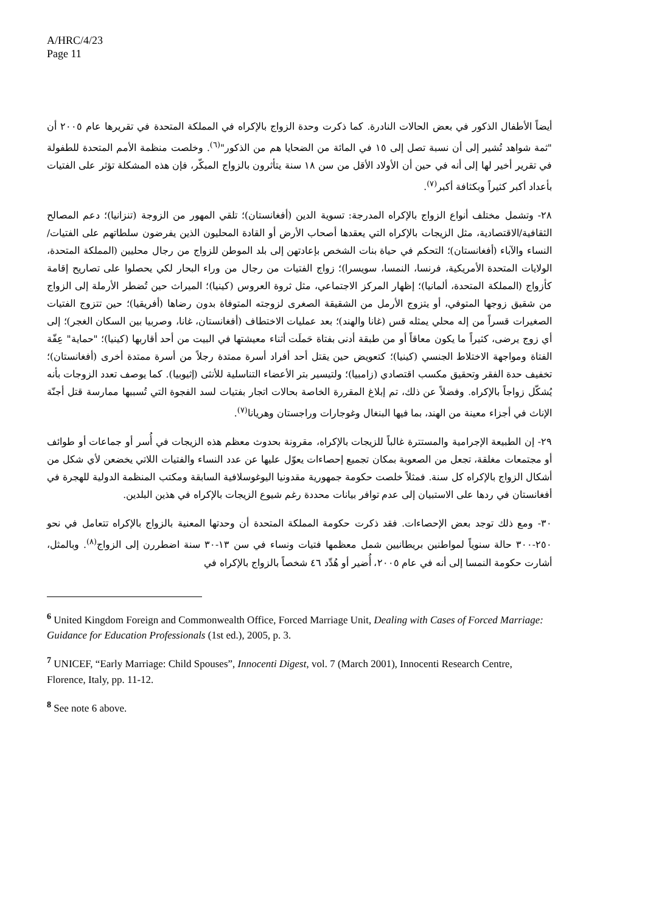A/HRC/4/23
Page 11
أيضاً الأطفال الذكور في بعض الحالات النادرة. كما ذكرت وحدة الزواج بالإكراه في المملكة المتحدة في تقريرها عام ٢٠٠٥ أن "ثمة شواهد تُشير إلى أن نسبة تصل إلى ١٥ في المائة من الضحايا هم من الذكور"<sup>(٦)</sup>. وخلصت منظمة الأمم المتحدة للطفولة في تقرير أخير لها إلى أنه في حين أن الأولاد الأقل من سن ١٨ سنة يتأثرون بالزواج المبكّر، فإن هذه المشكلة تؤثر على الفتيات بأعداد أكبر كثيراً وبكثافة أكبر<sup>(٧)</sup>.
٢٨- وتشمل مختلف أنواع الزواج بالإكراه المدرجة: تسوية الدين (أفغانستان)؛ تلقي المهور من الزوجة (تنزانيا)؛ دعم المصالح الثقافية/الاقتصادية، مثل الزيجات بالإكراه التي يعقدها أصحاب الأرض أو القادة المحليون الذين يفرضون سلطاتهم على الفتيات/النساء والآباء (أفغانستان)؛ التحكم في حياة بنات الشخص بإعادتهن إلى بلد الموطن للزواج من رجال محليين (المملكة المتحدة، الولايات المتحدة الأمريكية، فرنسا، النمسا، سويسرا)؛ زواج الفتيات من رجال من وراء البحار لكي يحصلوا على تصاريح إقامة كأزواج (المملكة المتحدة، ألمانيا)؛ إظهار المركز الاجتماعي، مثل ثروة العروس (كينيا)؛ الميراث حين تُضطر الأرملة إلى الزواج من شقيق زوجها المتوفي، أو يتزوج الأرمل من الشقيقة الصغرى لزوجته المتوفاة بدون رضاها (أفريقيا)؛ حين تتزوج الفتيات الصغيرات قسراً من إله محلي يمثله قس (غانا والهند)؛ بعد عمليات الاختطاف (أفغانستان، غانا، وصربيا بين السكان الغجر)؛ إلى أي زوج يرضى، كثيراً ما يكون معاقاً أو من طبقة أدنى بفتاة حَملَت أثناء معيشتها في البيت من أحد أقاربها (كينيا)؛ "حماية" عِفّة الفتاة ومواجهة الاختلاط الجنسي (كينيا)؛ كتعويض حين يقتل أحد أفراد أسرة ممتدة رجلاً من أسرة ممتدة أخرى (أفغانستان)؛ تخفيف حدة الفقر وتحقيق مكسب اقتصادي (زامبيا)؛ ولتيسير بتر الأعضاء التناسلية للأنثى (إثيوبيا). كما يوصف تعدد الزوجات بأنه يُشكّل زواجاً بالإكراه. وفضلاً عن ذلك، تم إبلاغ المقررة الخاصة بحالات اتجار بفتيات لسد الفجوة التي تُسببها ممارسة قتل أجنّة الإناث في أجزاء معينة من الهند، بما فيها البنغال وغوجارات وراجستان وهريانا<sup>(٧)</sup>.
٢٩- إن الطبيعة الإجرامية والمستترة غالباً للزيجات بالإكراه، مقرونة بحدوث معظم هذه الزيجات في أُسر أو جماعات أو طوائف أو مجتمعات مغلقة، تجعل من الصعوبة بمكان تجميع إحصاءات يعوّل عليها عن عدد النساء والفتيات اللاتي يخضعن لأي شكل من أشكال الزواج بالإكراه كل سنة. فمثلاً خلصت حكومة جمهورية مقدونيا اليوغوسلافية السابقة ومكتب المنظمة الدولية للهجرة في أفغانستان في ردها على الاستبيان إلى عدم توافر بيانات محددة رغم شيوع الزيجات بالإكراه في هذين البلدين.
٣٠- ومع ذلك توجد بعض الإحصاءات. فقد ذكرت حكومة المملكة المتحدة أن وحدتها المعنية بالزواج بالإكراه تتعامل في نحو ٢٥٠-٣٠٠ حالة سنوياً لمواطنين بريطانيين شمل معظمها فتيات ونساء في سن ١٣-٣٠ سنة اضطررن إلى الزواج<sup>(٨)</sup>. وبالمثل، أشارت حكومة النمسا إلى أنه في عام ٢٠٠٥، أُضير أو هُدِّد ٤٦ شخصاً بالزواج بالإكراه في
<sup>6</sup> United Kingdom Foreign and Commonwealth Office, Forced Marriage Unit, Dealing with Cases of Forced Marriage: Guidance for Education Professionals (1st ed.), 2005, p. 3.
<sup>7</sup> UNICEF, “Early Marriage: Child Spouses”, Innocenti Digest, vol. 7 (March 2001), Innocenti Research Centre, Florence, Italy, pp. 11-12.
<sup>8</sup> See note 6 above.